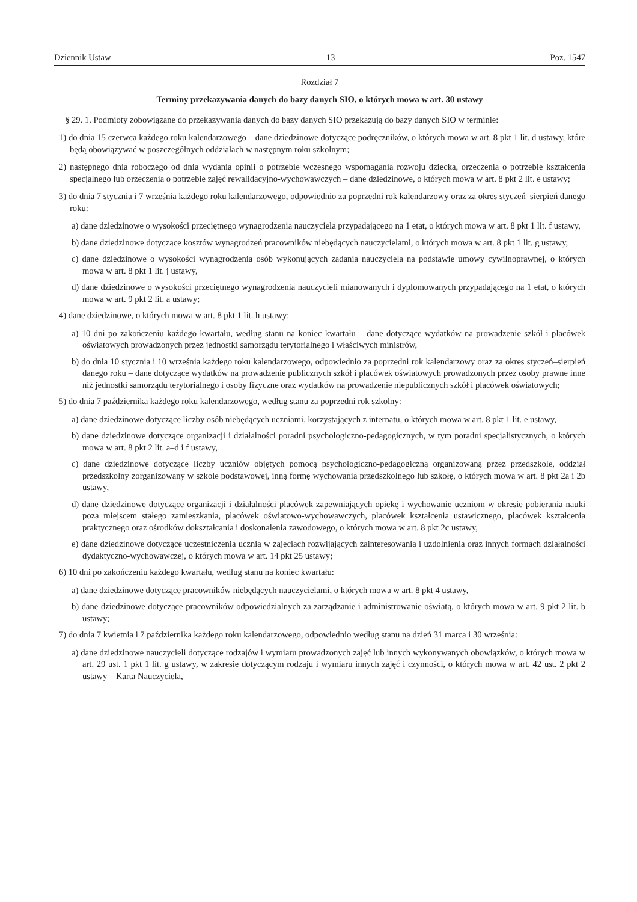Dziennik Ustaw – 13 – Poz. 1547
Rozdział 7
Terminy przekazywania danych do bazy danych SIO, o których mowa w art. 30 ustawy
§ 29. 1. Podmioty zobowiązane do przekazywania danych do bazy danych SIO przekazują do bazy danych SIO w terminie:
1) do dnia 15 czerwca każdego roku kalendarzowego – dane dziedzinowe dotyczące podręczników, o których mowa w art. 8 pkt 1 lit. d ustawy, które będą obowiązywać w poszczególnych oddziałach w następnym roku szkolnym;
2) następnego dnia roboczego od dnia wydania opinii o potrzebie wczesnego wspomagania rozwoju dziecka, orzeczenia o potrzebie kształcenia specjalnego lub orzeczenia o potrzebie zajęć rewalidacyjno-wychowawczych – dane dziedzinowe, o których mowa w art. 8 pkt 2 lit. e ustawy;
3) do dnia 7 stycznia i 7 września każdego roku kalendarzowego, odpowiednio za poprzedni rok kalendarzowy oraz za okres styczeń–sierpień danego roku:
a) dane dziedzinowe o wysokości przeciętnego wynagrodzenia nauczyciela przypadającego na 1 etat, o których mowa w art. 8 pkt 1 lit. f ustawy,
b) dane dziedzinowe dotyczące kosztów wynagrodzeń pracowników niebędących nauczycielami, o których mowa w art. 8 pkt 1 lit. g ustawy,
c) dane dziedzinowe o wysokości wynagrodzenia osób wykonujących zadania nauczyciela na podstawie umowy cywilnoprawnej, o których mowa w art. 8 pkt 1 lit. j ustawy,
d) dane dziedzinowe o wysokości przeciętnego wynagrodzenia nauczycieli mianowanych i dyplomowanych przypadającego na 1 etat, o których mowa w art. 9 pkt 2 lit. a ustawy;
4) dane dziedzinowe, o których mowa w art. 8 pkt 1 lit. h ustawy:
a) 10 dni po zakończeniu każdego kwartału, według stanu na koniec kwartału – dane dotyczące wydatków na prowadzenie szkół i placówek oświatowych prowadzonych przez jednostki samorządu terytorialnego i właściwych ministrów,
b) do dnia 10 stycznia i 10 września każdego roku kalendarzowego, odpowiednio za poprzedni rok kalendarzowy oraz za okres styczeń–sierpień danego roku – dane dotyczące wydatków na prowadzenie publicznych szkół i placówek oświatowych prowadzonych przez osoby prawne inne niż jednostki samorządu terytorialnego i osoby fizyczne oraz wydatków na prowadzenie niepublicznych szkół i placówek oświatowych;
5) do dnia 7 października każdego roku kalendarzowego, według stanu za poprzedni rok szkolny:
a) dane dziedzinowe dotyczące liczby osób niebędących uczniami, korzystających z internatu, o których mowa w art. 8 pkt 1 lit. e ustawy,
b) dane dziedzinowe dotyczące organizacji i działalności poradni psychologiczno-pedagogicznych, w tym poradni specjalistycznych, o których mowa w art. 8 pkt 2 lit. a–d i f ustawy,
c) dane dziedzinowe dotyczące liczby uczniów objętych pomocą psychologiczno-pedagogiczną organizowaną przez przedszkole, oddział przedszkolny zorganizowany w szkole podstawowej, inną formę wychowania przedszkolnego lub szkołę, o których mowa w art. 8 pkt 2a i 2b ustawy,
d) dane dziedzinowe dotyczące organizacji i działalności placówek zapewniających opiekę i wychowanie uczniom w okresie pobierania nauki poza miejscem stałego zamieszkania, placówek oświatowo-wychowawczych, placówek kształcenia ustawicznego, placówek kształcenia praktycznego oraz ośrodków dokształcania i doskonalenia zawodowego, o których mowa w art. 8 pkt 2c ustawy,
e) dane dziedzinowe dotyczące uczestniczenia ucznia w zajęciach rozwijających zainteresowania i uzdolnienia oraz innych formach działalności dydaktyczno-wychowawczej, o których mowa w art. 14 pkt 25 ustawy;
6) 10 dni po zakończeniu każdego kwartału, według stanu na koniec kwartału:
a) dane dziedzinowe dotyczące pracowników niebędących nauczycielami, o których mowa w art. 8 pkt 4 ustawy,
b) dane dziedzinowe dotyczące pracowników odpowiedzialnych za zarządzanie i administrowanie oświatą, o których mowa w art. 9 pkt 2 lit. b ustawy;
7) do dnia 7 kwietnia i 7 października każdego roku kalendarzowego, odpowiednio według stanu na dzień 31 marca i 30 września:
a) dane dziedzinowe nauczycieli dotyczące rodzajów i wymiaru prowadzonych zajęć lub innych wykonywanych obowiązków, o których mowa w art. 29 ust. 1 pkt 1 lit. g ustawy, w zakresie dotyczącym rodzaju i wymiaru innych zajęć i czynności, o których mowa w art. 42 ust. 2 pkt 2 ustawy – Karta Nauczyciela,